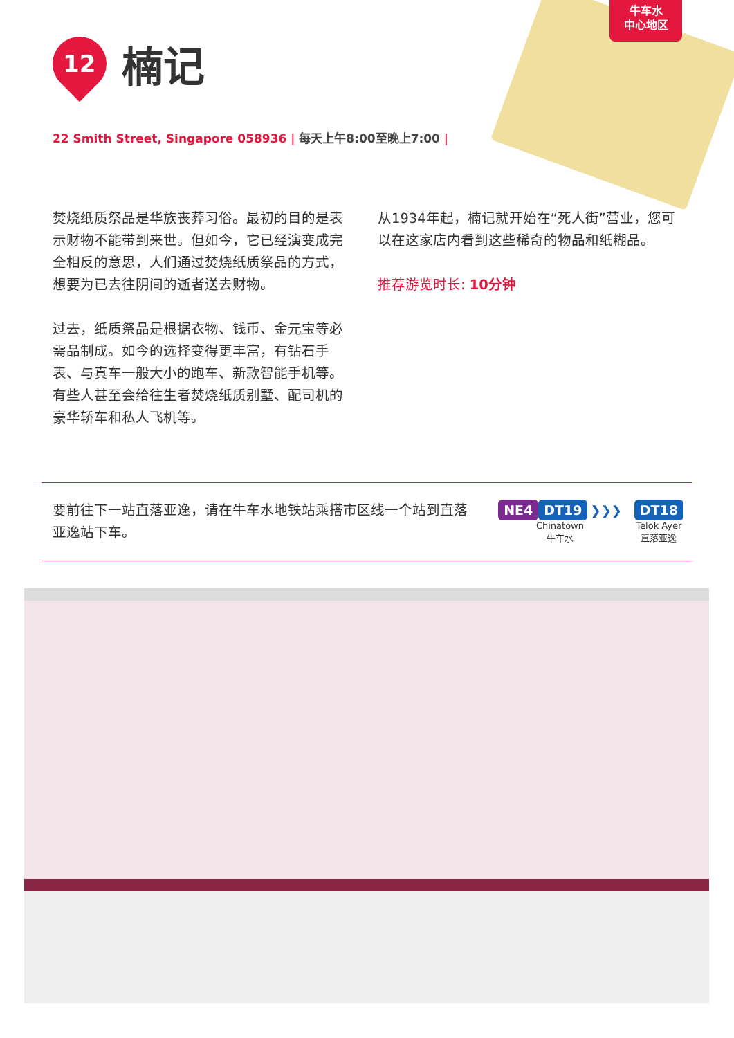牛车水
中心地区
12
楠记
22 Smith Street, Singapore 058936 | 每天上午8:00至晚上7:00 |
焚烧纸质祭品是华族丧葬习俗。最初的目的是表示财物不能带到来世。但如今，它已经演变成完全相反的意思，人们通过焚烧纸质祭品的方式，想要为已去往阴间的逝者送去财物。
过去，纸质祭品是根据衣物、钱币、金元宝等必需品制成。如今的选择变得更丰富，有钻石手表、与真车一般大小的跑车、新款智能手机等。有些人甚至会给往生者焚烧纸质别墅、配司机的豪华轿车和私人飞机等。
从1934年起，楠记就开始在“死人街”营业，您可以在这家店内看到这些稀奇的物品和纸糊品。
推荐游览时长: 10分钟
要前往下一站直落亚逸，请在牛车水地铁站乘搭市区线一个站到直落亚逸站下车。
NE4 DT19 ❯❯❯
Chinatown
牛车水
DT18
Telok Ayer
直落亚逸